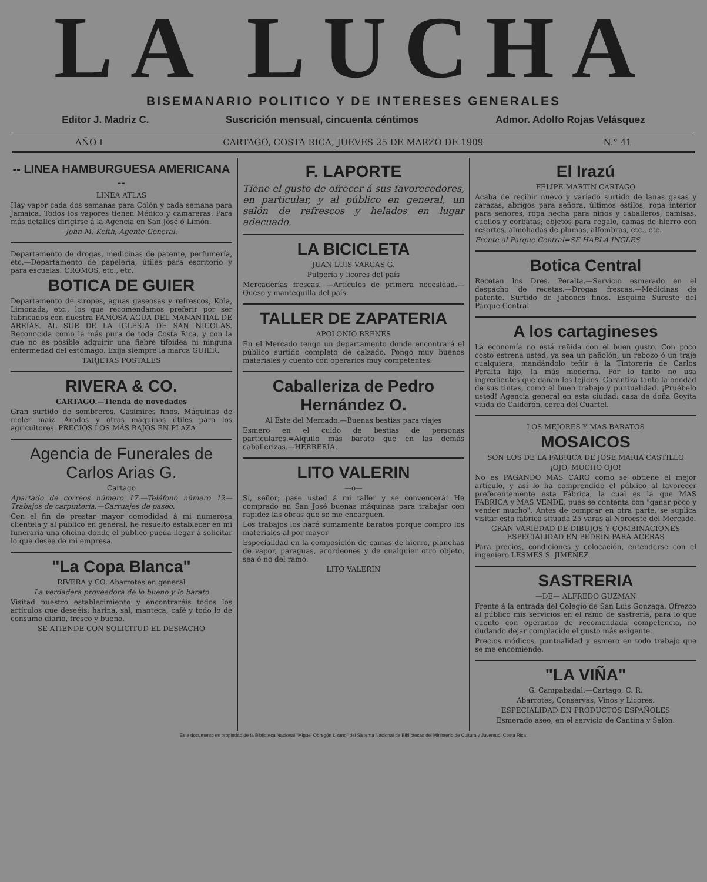LA LUCHA
BISEMANARIO POLITICO Y DE INTERESES GENERALES
Editor J. Madriz C. Suscrición mensual, cincuenta céntimos Admor. Adolfo Rojas Velásquez
AÑO I CARTAGO, COSTA RICA, JUEVES 25 DE MARZO DE 1909 N.° 41
-- LINEA HAMBURGUESA AMERICANA --
LINEA ATLAS
Hay vapor cada dos semanas para Colón y cada semana para Jamaica. Todos los vapores tienen Médico y camareras. Para más detalles dirigirse á la Agencia en San José ó Limón.
John M. Keith, Agente General.
Departamento de drogas, medicinas de patente, perfumería, etc.—Departamento de papelería, útiles para escritorio y para escuelas. CROMOS, etc., etc.
BOTICA DE GUIER
Departamento de siropes, aguas gaseosas y refrescos, Kola, Limonada, etc., los que recomendamos preferir por ser fabricados con nuestra FAMOSA AGUA DEL MANANTIAL DE ARRIAS. AL SUR DE LA IGLESIA DE SAN NICOLAS. Reconocida como la más pura de toda Costa Rica, y con la que no es posible adquirir una fiebre tifoidea ni ninguna enfermedad del estómago. Exija siempre la marca GUIER.
TARJETAS POSTALES
RIVERA & CO.
CARTAGO.—Tienda de novedades
Gran surtido de sombreros. Casimires finos. Máquinas de moler maíz. Arados y otras máquinas útiles para los agricultores. PRECIOS LOS MÁS BAJOS EN PLAZA
Agencia de Funerales de Carlos Arias G.
Cartago
Apartado de correos número 17.—Teléfono número 12—Trabajos de carpintería.—Carruajes de paseo.
Con el fin de prestar mayor comodidad á mi numerosa clientela y al público en general, he resuelto establecer en mi funeraria una oficina donde el público pueda llegar á solicitar lo que desee de mi empresa.
"La Copa Blanca"
RIVERA y CO. Abarrotes en general
La verdadera proveedora de lo bueno y lo barato
Visitad nuestro establecimiento y encontraréis todos los artículos que deseéis: harina, sal, manteca, café y todo lo de consumo diario, fresco y bueno.
SE ATIENDE CON SOLICITUD EL DESPACHO
F. LAPORTE
Tiene el gusto de ofrecer á sus favorecedores, en particular, y al público en general, un salón de refrescos y helados en lugar adecuado.
LA BICICLETA
JUAN LUIS VARGAS G.
Pulpería y licores del país
Mercaderías frescas. —Artículos de primera necesidad.—Queso y mantequilla del país.
TALLER DE ZAPATERIA
APOLONIO BRENES
En el Mercado tengo un departamento donde encontrará el público surtido completo de calzado. Pongo muy buenos materiales y cuento con operarios muy competentes.
Caballeriza de Pedro Hernández O.
Al Este del Mercado.—Buenas bestias para viajes
Esmero en el cuido de bestias de personas particulares.=Alquilo más barato que en las demás caballerizas.—HERRERIA.
LITO VALERIN
—o—
Sí, señor; pase usted á mi taller y se convencerá! He comprado en San José buenas máquinas para trabajar con rapidez las obras que se me encarguen.
Los trabajos los haré sumamente baratos porque compro los materiales al por mayor
Especialidad en la composición de camas de hierro, planchas de vapor, paraguas, acordeones y de cualquier otro objeto, sea ó no del ramo.
LITO VALERIN
El Irazú
FELIPE MARTIN CARTAGO
Acaba de recibir nuevo y variado surtido de lanas gasas y zarazas, abrigos para señora, últimos estilos, ropa interior para señores, ropa hecha para niños y caballeros, camisas, cuellos y corbatas; objetos para regalo, camas de hierro con resortes, almohadas de plumas, alfombras, etc., etc.
Frente al Parque Central=SE HABLA INGLES
Botica Central
Recetan los Dres. Peralta.—Servicio esmerado en el despacho de recetas.—Drogas frescas.—Medicinas de patente. Surtido de jabones finos. Esquina Sureste del Parque Central
A los cartagineses
La economía no está reñida con el buen gusto. Con poco costo estrena usted, ya sea un pañolón, un rebozo ó un traje cualquiera, mandándolo teñir á la Tintorería de Carlos Peralta hijo, la más moderna. Por lo tanto no usa ingredientes que dañan los tejidos. Garantiza tanto la bondad de sus tintas, como el buen trabajo y puntualidad. ¡Pruébelo usted! Agencia general en esta ciudad: casa de doña Goyita viuda de Calderón, cerca del Cuartel.
LOS MEJORES Y MAS BARATOS
MOSAICOS
SON LOS DE LA FABRICA DE JOSE MARIA CASTILLO
¡OJO, MUCHO OJO!
No es PAGANDO MAS CARO como se obtiene el mejor artículo, y así lo ha comprendido el público al favorecer preferentemente esta Fábrica, la cual es la que MAS FABRICA y MAS VENDE, pues se contenta con "ganar poco y vender mucho". Antes de comprar en otra parte, se suplica visitar esta fábrica situada 25 varas al Noroeste del Mercado.
GRAN VARIEDAD DE DIBUJOS Y COMBINACIONES ESPECIALIDAD EN PEDRÍN PARA ACERAS
Para precios, condiciones y colocación, entenderse con el ingeniero LESMES S. JIMENEZ
SASTRERIA
—DE— ALFREDO GUZMAN
Frente á la entrada del Colegio de San Luis Gonzaga. Ofrezco al público mis servicios en el ramo de sastrería, para lo que cuento con operarios de recomendada competencia, no dudando dejar complacido el gusto más exigente.
Precios módicos, puntualidad y esmero en todo trabajo que se me encomiende.
"LA VIÑA"
G. Campabadal.—Cartago, C. R.
Abarrotes, Conservas, Vinos y Licores.
ESPECIALIDAD EN PRODUCTOS ESPAÑOLES
Esmerado aseo, en el servicio de Cantina y Salón.
Este documento es propiedad de la Biblioteca Nacional "Miguel Obregón Lizano" del Sistema Nacional de Bibliotecas del Ministerio de Cultura y Juventud, Costa Rica.